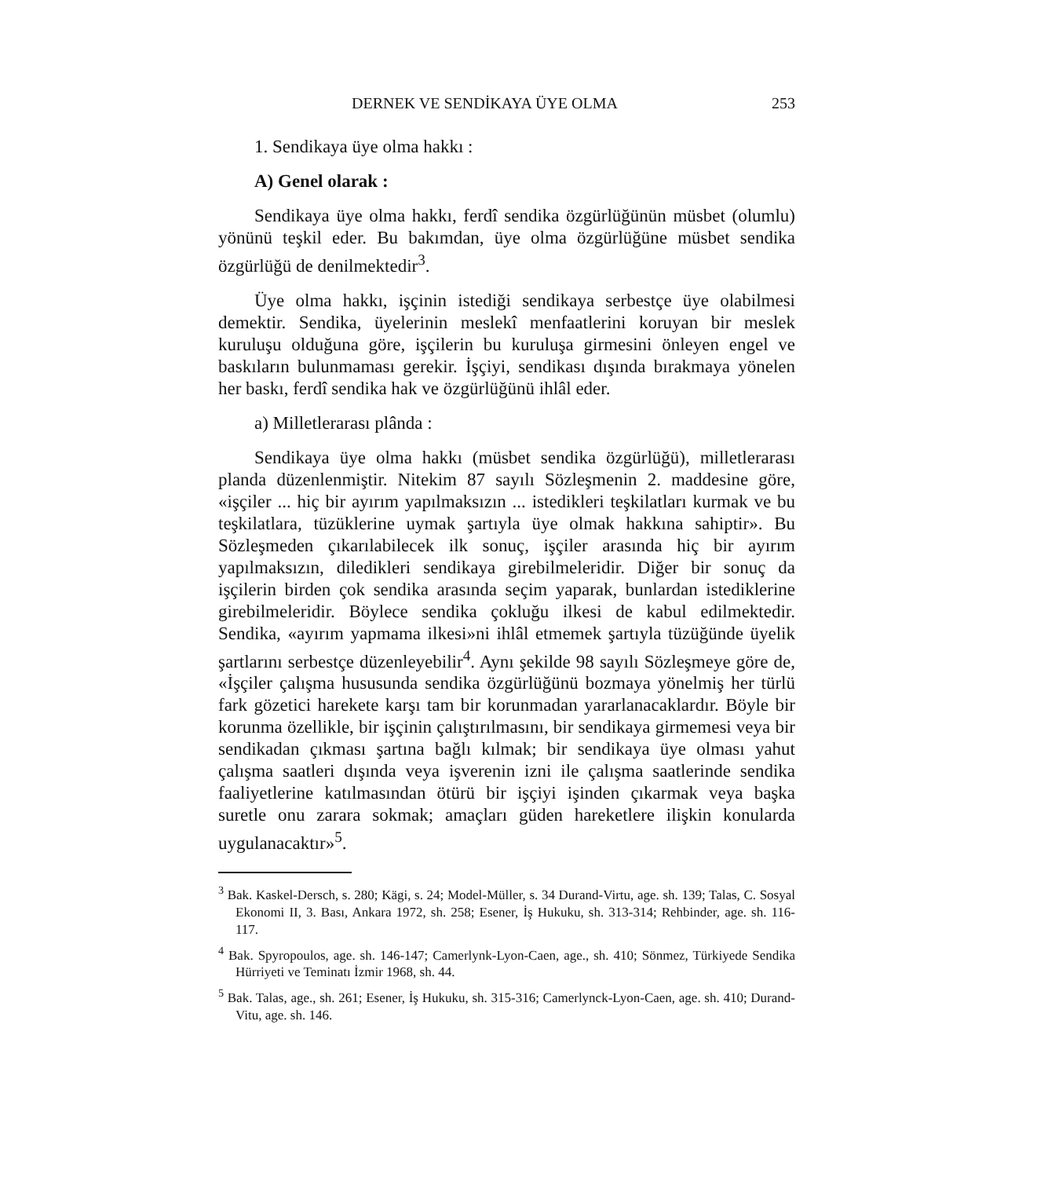DERNEK VE SENDİKAYA ÜYE OLMA 253
1. Sendikaya üye olma hakkı :
A) Genel olarak :
Sendikaya üye olma hakkı, ferdî sendika özgürlüğünün müsbet (olumlu) yönünü teşkil eder. Bu bakımdan, üye olma özgürlüğüne müsbet sendika özgürlüğü de denilmektedir<sup>3</sup>.
Üye olma hakkı, işçinin istediği sendikaya serbestçe üye olabilmesi demektir. Sendika, üyelerinin meslekî menfaatlerini koruyan bir meslek kuruluşu olduğuna göre, işçilerin bu kuruluşa girmesini önleyen engel ve baskıların bulunmaması gerekir. İşçiyi, sendikası dışında bırakmaya yönelen her baskı, ferdî sendika hak ve özgürlüğünü ihlâl eder.
a) Milletlerarası plânda :
Sendikaya üye olma hakkı (müsbet sendika özgürlüğü), milletlerarası planda düzenlenmiştir. Nitekim 87 sayılı Sözleşmenin 2. maddesine göre, «işçiler ... hiç bir ayırım yapılmaksızın ... istedikleri teşkilatları kurmak ve bu teşkilatlara, tüzüklerine uymak şartıyla üye olmak hakkına sahiptir». Bu Sözleşmeden çıkarılabilecek ilk sonuç, işçiler arasında hiç bir ayırım yapılmaksızın, diledikleri sendikaya girebilmeleridir. Diğer bir sonuç da işçilerin birden çok sendika arasında seçim yaparak, bunlardan istediklerine girebilmeleridir. Böylece sendika çokluğu ilkesi de kabul edilmektedir. Sendika, «ayırım yapmama ilkesi»ni ihlâl etmemek şartıyla tüzüğünde üyelik şartlarını serbestçe düzenleyebilir<sup>4</sup>. Aynı şekilde 98 sayılı Sözleşmeye göre de, «İşçiler çalışma hususunda sendika özgürlüğünü bozmaya yönelmiş her türlü fark gözetici harekete karşı tam bir korunmadan yararlanacaklardır. Böyle bir korunma özellikle, bir işçinin çalıştırılmasını, bir sendikaya girmemesi veya bir sendikadan çıkması şartına bağlı kılmak; bir sendikaya üye olması yahut çalışma saatleri dışında veya işverenin izni ile çalışma saatlerinde sendika faaliyetlerine katılmasından ötürü bir işçiyi işinden çıkarmak veya başka suretle onu zarara sokmak; amaçları güden hareketlere ilişkin konularda uygulanacaktır»<sup>5</sup>.
<sup>3</sup> Bak. Kaskel-Dersch, s. 280; Kägi, s. 24; Model-Müller, s. 34 Durand-Virtu, age. sh. 139; Talas, C. Sosyal Ekonomi II, 3. Bası, Ankara 1972, sh. 258; Esener, İş Hukuku, sh. 313-314; Rehbinder, age. sh. 116-117.
<sup>4</sup> Bak. Spyropoulos, age. sh. 146-147; Camerlynk-Lyon-Caen, age., sh. 410; Sönmez, Türkiyede Sendika Hürriyeti ve Teminatı İzmir 1968, sh. 44.
<sup>5</sup> Bak. Talas, age., sh. 261; Esener, İş Hukuku, sh. 315-316; Camerlynck-Lyon-Caen, age. sh. 410; Durand-Vitu, age. sh. 146.